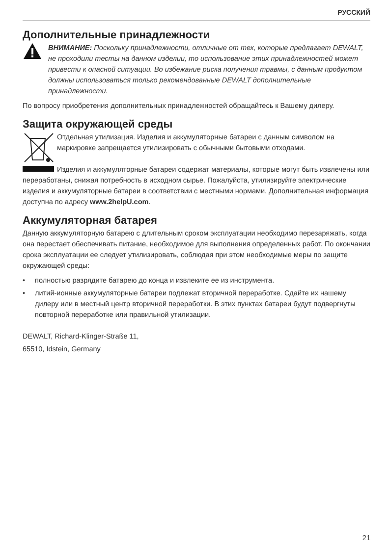РУССКИЙ
Дополнительные принадлежности
ВНИМАНИЕ: Поскольку принадлежности, отличные от тех, которые предлагает DEWALT, не проходили тесты на данном изделии, то использование этих принадлежностей может привести к опасной ситуации. Во избежание риска получения травмы, с данным продуктом должны использоваться только рекомендованные DEWALT дополнительные принадлежности.
По вопросу приобретения дополнительных принадлежностей обращайтесь к Вашему дилеру.
Защита окружающей среды
Отдельная утилизация. Изделия и аккумуляторные батареи с данным символом на маркировке запрещается утилизировать с обычными бытовыми отходами.
Изделия и аккумуляторные батареи содержат материалы, которые могут быть извлечены или переработаны, снижая потребность в исходном сырье. Пожалуйста, утилизируйте электрические изделия и аккумуляторные батареи в соответствии с местными нормами. Дополнительная информация доступна по адресу www.2helpU.com.
Аккумуляторная батарея
Данную аккумуляторную батарею с длительным сроком эксплуатации необходимо перезаряжать, когда она перестает обеспечивать питание, необходимое для выполнения определенных работ. По окончании срока эксплуатации ее следует утилизировать, соблюдая при этом необходимые меры по защите окружающей среды:
• полностью разрядите батарею до конца и извлеките ее из инструмента.
• литий-ионные аккумуляторные батареи подлежат вторичной переработке. Сдайте их нашему дилеру или в местный центр вторичной переработки. В этих пунктах батареи будут подвергнуты повторной переработке или правильной утилизации.
DEWALT, Richard-Klinger-Straße 11,
65510, Idstein, Germany
21